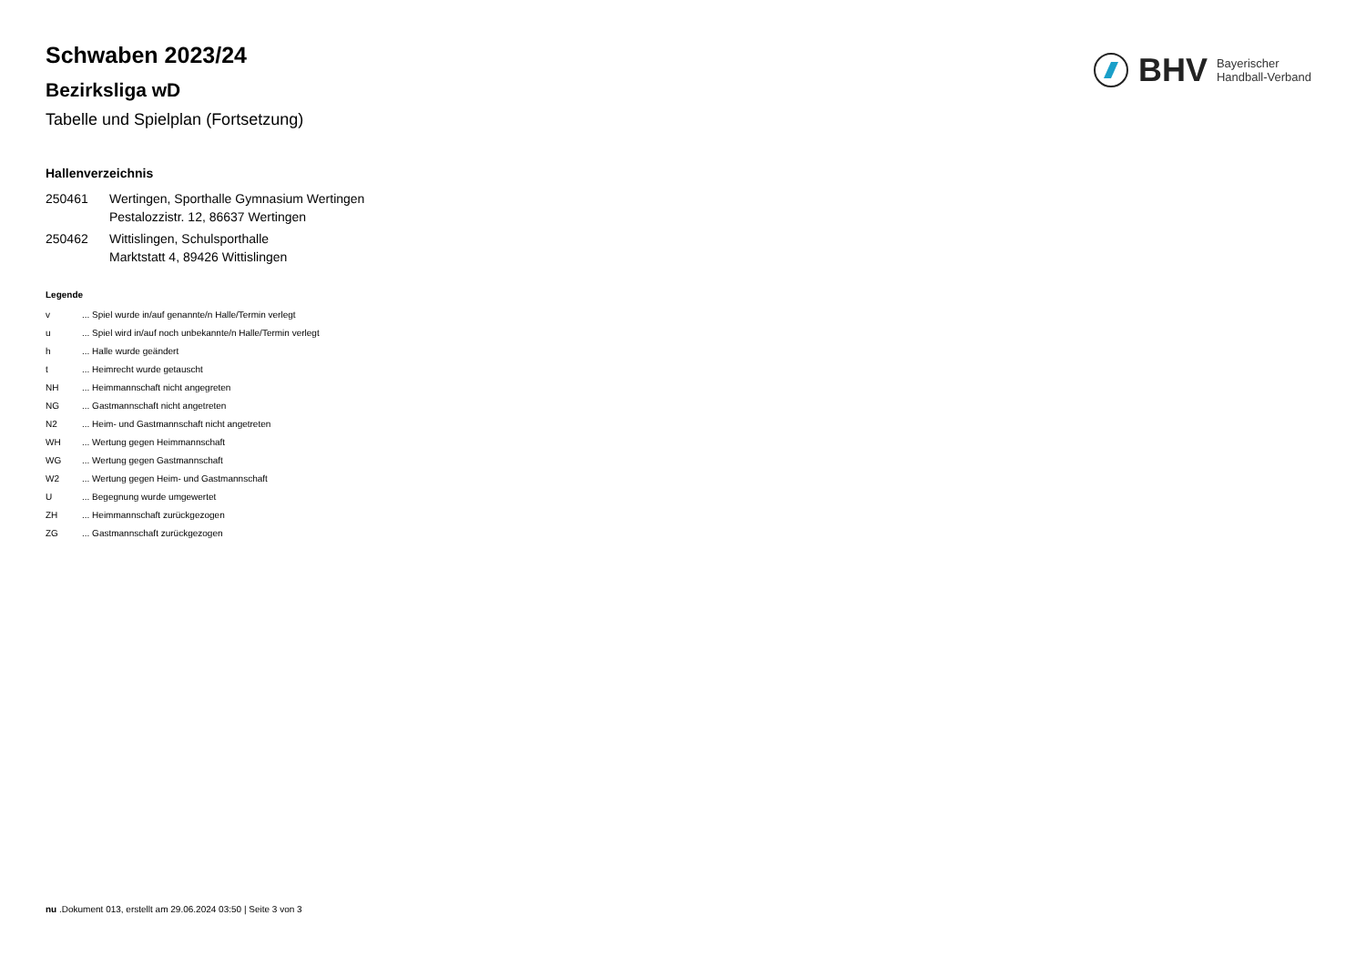BHV Bayerischer
Handball-Verband
Schwaben 2023/24
Bezirksliga wD
Tabelle und Spielplan (Fortsetzung)
Hallenverzeichnis
| 250461 | Wertingen, Sporthalle Gymnasium Wertingen Pestalozzistr. 12, 86637 Wertingen |
| 250462 | Wittislingen, Schulsporthalle Marktstatt 4, 89426 Wittislingen |
Legende
| v | ... Spiel wurde in/auf genannte/n Halle/Termin verlegt |
| u | ... Spiel wird in/auf noch unbekannte/n Halle/Termin verlegt |
| h | ... Halle wurde geändert |
| t | ... Heimrecht wurde getauscht |
| NH | ... Heimmannschaft nicht angegreten |
| NG | ... Gastmannschaft nicht angetreten |
| N2 | ... Heim- und Gastmannschaft nicht angetreten |
| WH | ... Wertung gegen Heimmannschaft |
| WG | ... Wertung gegen Gastmannschaft |
| W2 | ... Wertung gegen Heim- und Gastmannschaft |
| U | ... Begegnung wurde umgewertet |
| ZH | ... Heimmannschaft zurückgezogen |
| ZG | ... Gastmannschaft zurückgezogen |
nu .Dokument 013, erstellt am 29.06.2024 03:50 | Seite 3 von 3